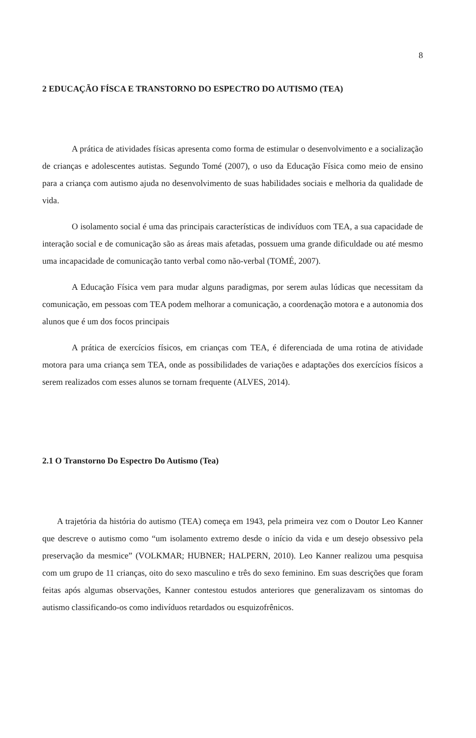8
2 EDUCAÇÃO FÍSCA E TRANSTORNO DO ESPECTRO DO AUTISMO (TEA)
A prática de atividades físicas apresenta como forma de estimular o desenvolvimento e a socialização de crianças e adolescentes autistas. Segundo Tomé (2007), o uso da Educação Física como meio de ensino para a criança com autismo ajuda no desenvolvimento de suas habilidades sociais e melhoria da qualidade de vida.
O isolamento social é uma das principais características de indivíduos com TEA, a sua capacidade de interação social e de comunicação são as áreas mais afetadas, possuem uma grande dificuldade ou até mesmo uma incapacidade de comunicação tanto verbal como não-verbal (TOMÉ, 2007).
A Educação Física vem para mudar alguns paradigmas, por serem aulas lúdicas que necessitam da comunicação, em pessoas com TEA podem melhorar a comunicação, a coordenação motora e a autonomia dos alunos que é um dos focos principais
A prática de exercícios físicos, em crianças com TEA, é diferenciada de uma rotina de atividade motora para uma criança sem TEA, onde as possibilidades de variações e adaptações dos exercícios físicos a serem realizados com esses alunos se tornam frequente (ALVES, 2014).
2.1 O Transtorno Do Espectro Do Autismo (Tea)
A trajetória da história do autismo (TEA) começa em 1943, pela primeira vez com o Doutor Leo Kanner que descreve o autismo como “um isolamento extremo desde o início da vida e um desejo obsessivo pela preservação da mesmice” (VOLKMAR; HUBNER; HALPERN, 2010). Leo Kanner realizou uma pesquisa com um grupo de 11 crianças, oito do sexo masculino e três do sexo feminino. Em suas descrições que foram feitas após algumas observações, Kanner contestou estudos anteriores que generalizavam os sintomas do autismo classificando-os como indivíduos retardados ou esquizofrênicos.